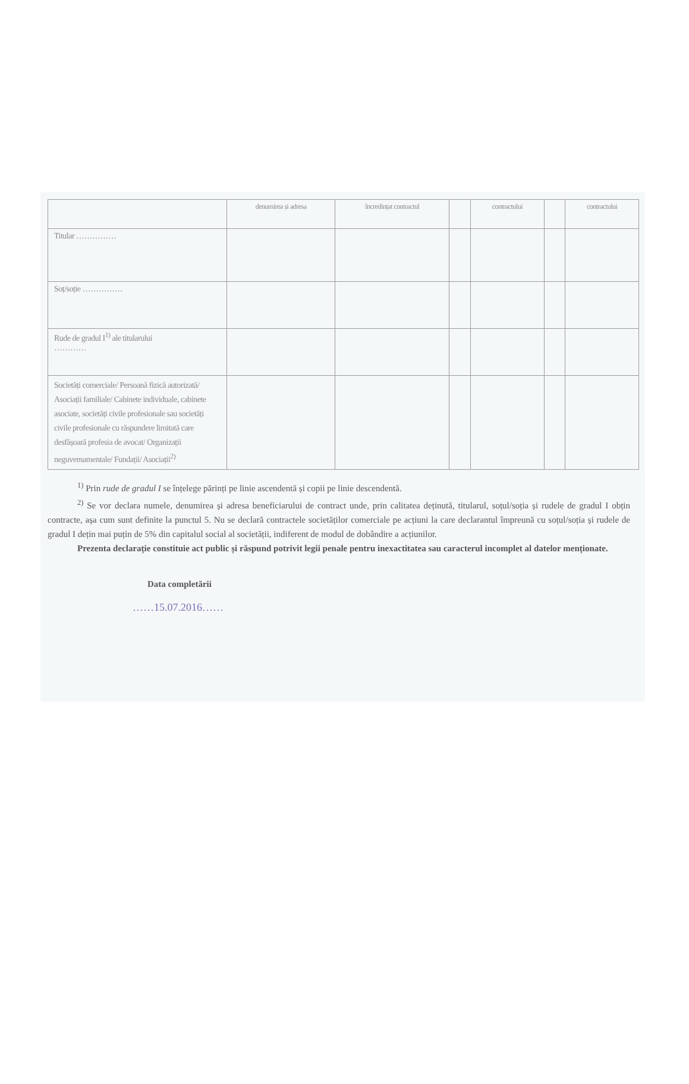| | denumirea și adresa | încredințat contractul | | contractului | | contractului |
| --- | --- | --- | --- | --- | --- | --- |
| Titular …………… | | | | | | |
| Soț/soție …………… | | | | | | |
| Rude de gradul I<sup>1)</sup> ale titularului ………… | | | | | | |
| Societăți comerciale/ Persoană fizică autorizată/ Asociații familiale/ Cabinete individuale, cabinete asociate, societăți civile profesionale sau societăți civile profesionale cu răspundere limitată care desfășoară profesia de avocat/ Organizații neguvernamentale/ Fundații/ Asociații<sup>2)</sup> | | | | | | |
<sup>1)</sup> Prin rude de gradul I se înțelege părinți pe linie ascendentă și copii pe linie descendentă.
<sup>2)</sup> Se vor declara numele, denumirea și adresa beneficiarului de contract unde, prin calitatea deținută, titularul, soțul/soția și rudele de gradul I obțin contracte, așa cum sunt definite la punctul 5. Nu se declară contractele societăților comerciale pe acțiuni la care declarantul împreună cu soțul/soția și rudele de gradul I dețin mai puțin de 5% din capitalul social al societății, indiferent de modul de dobândire a acțiunilor.
Prezenta declarație constituie act public și răspund potrivit legii penale pentru inexactitatea sau caracterul incomplet al datelor menționate.
Data completării
……15.07.2016……